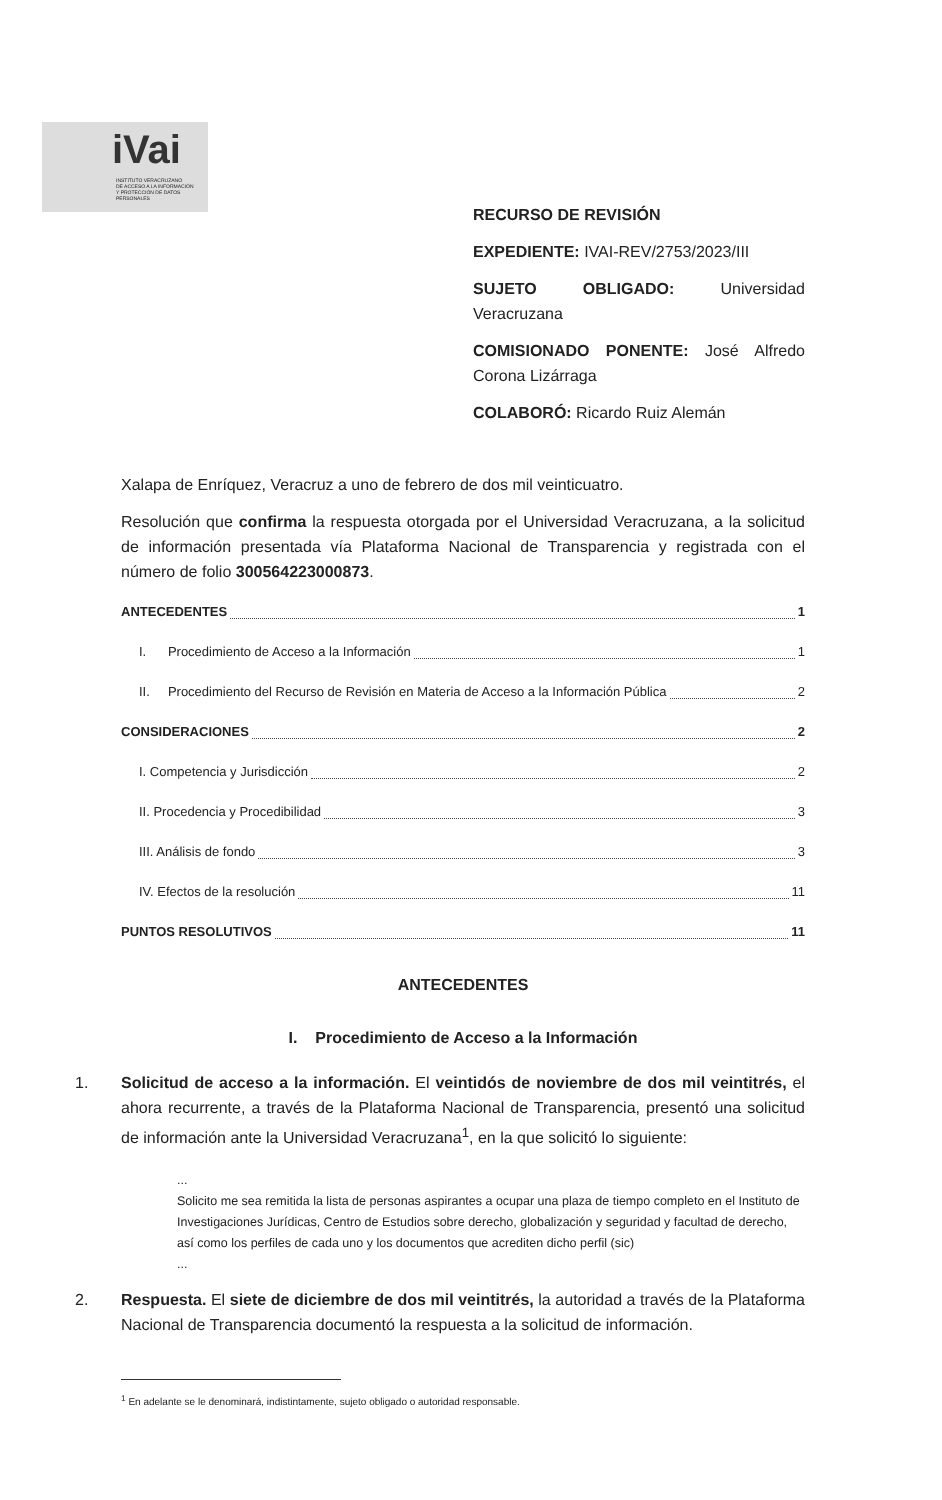iVai
INSTITUTO VERACRUZANO
DE ACCESO A LA INFORMACIÓN
Y PROTECCIÓN DE DATOS PERSONALES
RECURSO DE REVISIÓN
EXPEDIENTE: IVAI-REV/2753/2023/III
SUJETO OBLIGADO: Universidad Veracruzana
COMISIONADO PONENTE: José Alfredo Corona Lizárraga
COLABORÓ: Ricardo Ruiz Alemán
Xalapa de Enríquez, Veracruz a uno de febrero de dos mil veinticuatro.
Resolución que confirma la respuesta otorgada por el Universidad Veracruzana, a la solicitud de información presentada vía Plataforma Nacional de Transparencia y registrada con el número de folio 300564223000873.
ANTECEDENTES 1
I. Procedimiento de Acceso a la Información 1
II. Procedimiento del Recurso de Revisión en Materia de Acceso a la Información Pública 2
CONSIDERACIONES 2
I. Competencia y Jurisdicción 2
II. Procedencia y Procedibilidad 3
III. Análisis de fondo 3
IV. Efectos de la resolución 11
PUNTOS RESOLUTIVOS 11
ANTECEDENTES
I. Procedimiento de Acceso a la Información
1. Solicitud de acceso a la información. El veintidós de noviembre de dos mil veintitrés, el ahora recurrente, a través de la Plataforma Nacional de Transparencia, presentó una solicitud de información ante la Universidad Veracruzana<sup>1</sup>, en la que solicitó lo siguiente:
...
Solicito me sea remitida la lista de personas aspirantes a ocupar una plaza de tiempo completo en el Instituto de Investigaciones Jurídicas, Centro de Estudios sobre derecho, globalización y seguridad y facultad de derecho, así como los perfiles de cada uno y los documentos que acrediten dicho perfil (sic)
...
2. Respuesta. El siete de diciembre de dos mil veintitrés, la autoridad a través de la Plataforma Nacional de Transparencia documentó la respuesta a la solicitud de información.
<sup>1</sup> En adelante se le denominará, indistintamente, sujeto obligado o autoridad responsable.